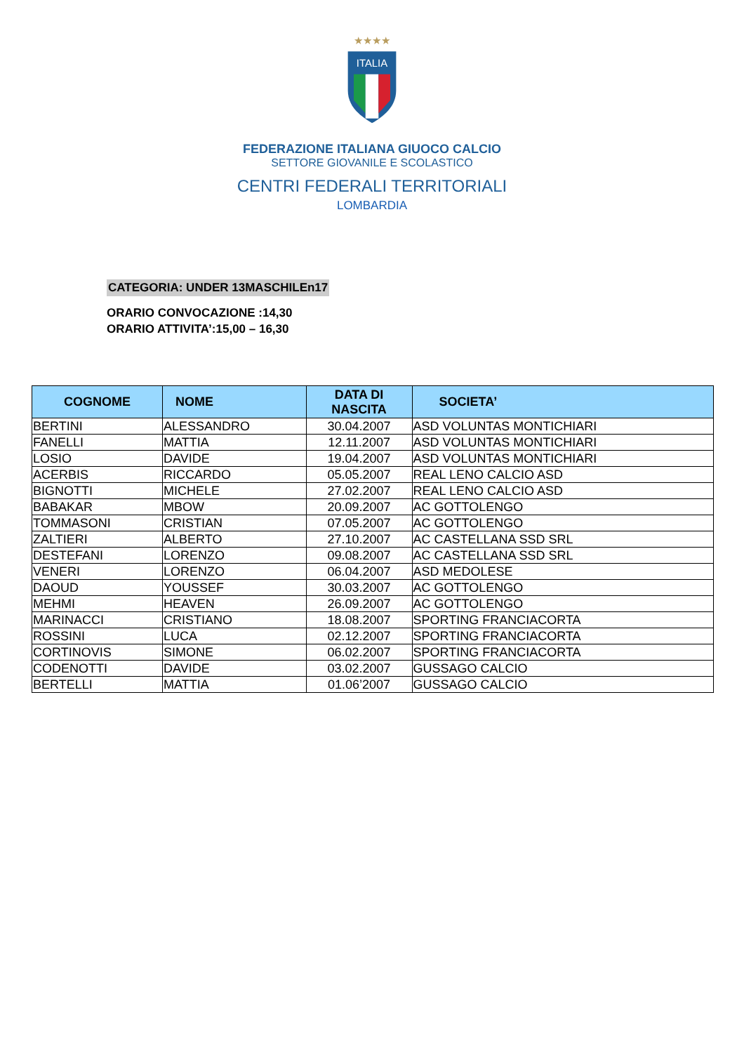★★★★
ITALIA
FEDERAZIONE ITALIANA GIUOCO CALCIO
SETTORE GIOVANILE E SCOLASTICO
CENTRI FEDERALI TERRITORIALI
LOMBARDIA
CATEGORIA: UNDER 13MASCHILEn17
ORARIO CONVOCAZIONE :14,30
ORARIO ATTIVITA’:15,00 – 16,30
| COGNOME | NOME | DATA DI NASCITA | SOCIETA’ |
| --- | --- | --- | --- |
| BERTINI | ALESSANDRO | 30.04.2007 | ASD VOLUNTAS MONTICHIARI |
| FANELLI | MATTIA | 12.11.2007 | ASD VOLUNTAS MONTICHIARI |
| LOSIO | DAVIDE | 19.04.2007 | ASD VOLUNTAS MONTICHIARI |
| ACERBIS | RICCARDO | 05.05.2007 | REAL LENO CALCIO ASD |
| BIGNOTTI | MICHELE | 27.02.2007 | REAL LENO CALCIO ASD |
| BABAKAR | MBOW | 20.09.2007 | AC GOTTOLENGO |
| TOMMASONI | CRISTIAN | 07.05.2007 | AC GOTTOLENGO |
| ZALTIERI | ALBERTO | 27.10.2007 | AC CASTELLANA SSD SRL |
| DESTEFANI | LORENZO | 09.08.2007 | AC CASTELLANA SSD SRL |
| VENERI | LORENZO | 06.04.2007 | ASD MEDOLESE |
| DAOUD | YOUSSEF | 30.03.2007 | AC GOTTOLENGO |
| MEHMI | HEAVEN | 26.09.2007 | AC GOTTOLENGO |
| MARINACCI | CRISTIANO | 18.08.2007 | SPORTING FRANCIACORTA |
| ROSSINI | LUCA | 02.12.2007 | SPORTING FRANCIACORTA |
| CORTINOVIS | SIMONE | 06.02.2007 | SPORTING FRANCIACORTA |
| CODENOTTI | DAVIDE | 03.02.2007 | GUSSAGO CALCIO |
| BERTELLI | MATTIA | 01.06’2007 | GUSSAGO CALCIO |